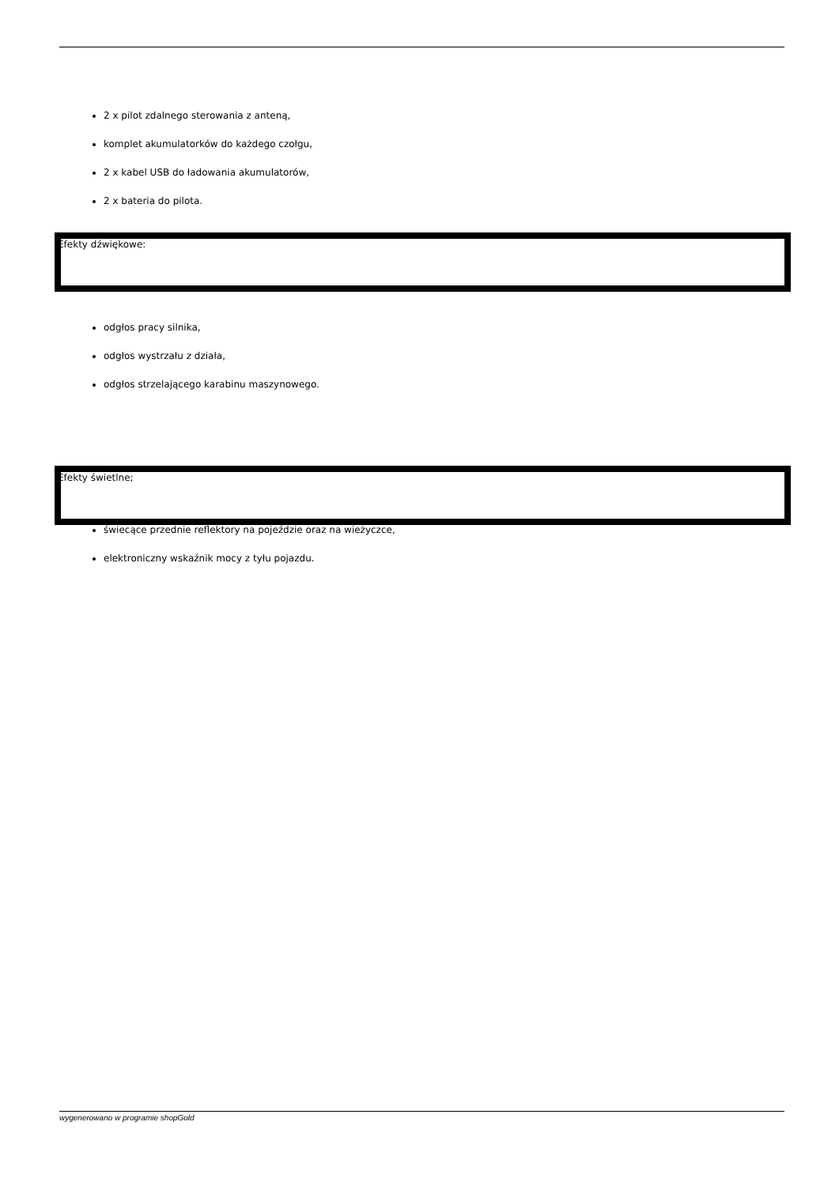2 x pilot zdalnego sterowania z anteną,
komplet akumulatorków do każdego czołgu,
2 x kabel USB do ładowania akumulatorów,
2 x bateria do pilota.
Efekty dźwiękowe:
odgłos pracy silnika,
odgłos wystrzału z działa,
odgłos strzelającego karabinu maszynowego.
Efekty świetlne;
świecące przednie reflektory na pojeździe oraz na wieżyczce,
elektroniczny wskaźnik mocy z tyłu pojazdu.
wygenerowano w programie shopGold